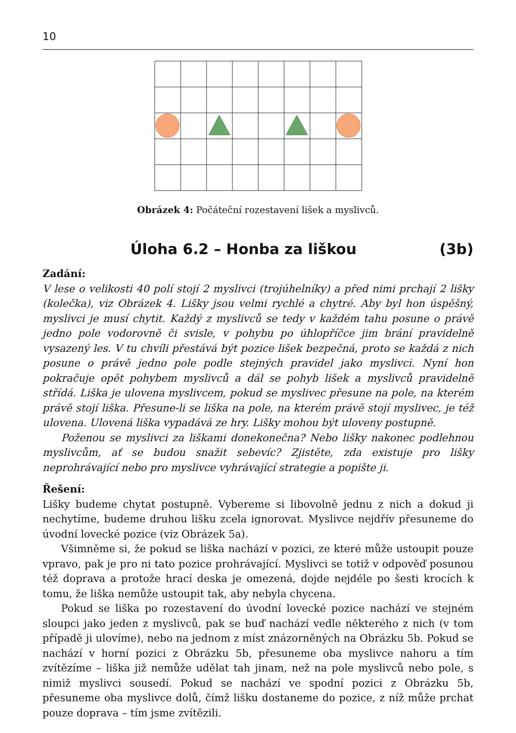10
Obrázek 4: Počáteční rozestavení lišek a myslivců.
Úloha 6.2 – Honba za liškou (3b)
Zadání:
V lese o velikosti 40 polí stojí 2 myslivci (trojúhelníky) a před nimi prchají 2 lišky (kolečka), viz Obrázek 4. Lišky jsou velmi rychlé a chytré. Aby byl hon úspěšný, myslivci je musí chytit. Každý z myslivců se tedy v každém tahu posune o právě jedno pole vodorovně či svisle, v pohybu po úhlopříčce jim brání pravidelně vysazený les. V tu chvíli přestává být pozice lišek bezpečná, proto se každá z nich posune o právě jedno pole podle stejných pravidel jako myslivci. Nyní hon pokračuje opět pohybem myslivců a dál se pohyb lišek a myslivců pravidelně střídá. Liška je ulovena myslivcem, pokud se myslivec přesune na pole, na kterém právě stojí liška. Přesune-li se liška na pole, na kterém právě stojí myslivec, je též ulovena. Ulovená liška vypadává ze hry. Lišky mohou být uloveny postupně.
Poženou se myslivci za liškami donekonečna? Nebo lišky nakonec podlehnou myslivcům, ať se budou snažit sebevíc? Zjistěte, zda existuje pro lišky neprohrávající nebo pro myslivce vyhrávající strategie a popište ji.
Řešení:
Lišky budeme chytat postupně. Vybereme si libovolně jednu z nich a dokud ji nechytíme, budeme druhou lišku zcela ignorovat. Myslivce nejdřív přesuneme do úvodní lovecké pozice (viz Obrázek 5a).
Všimněme si, že pokud se liška nachází v pozici, ze které může ustoupit pouze vpravo, pak je pro ni tato pozice prohrávající. Myslivci se totiž v odpověď posunou též doprava a protože hrací deska je omezená, dojde nejdéle po šesti krocích k tomu, že liška nemůže ustoupit tak, aby nebyla chycena.
Pokud se liška po rozestavení do úvodní lovecké pozice nachází ve stejném sloupci jako jeden z myslivců, pak se buď nachází vedle některého z nich (v tom případě ji ulovíme), nebo na jednom z míst znázorněných na Obrázku 5b. Pokud se nachází v horní pozici z Obrázku 5b, přesuneme oba myslivce nahoru a tím zvítězíme – liška již nemůže udělat tah jinam, než na pole myslivců nebo pole, s nimiž myslivci sousedí. Pokud se nachází ve spodní pozici z Obrázku 5b, přesuneme oba myslivce dolů, čímž lišku dostaneme do pozice, z níž může prchat pouze doprava – tím jsme zvítězili.